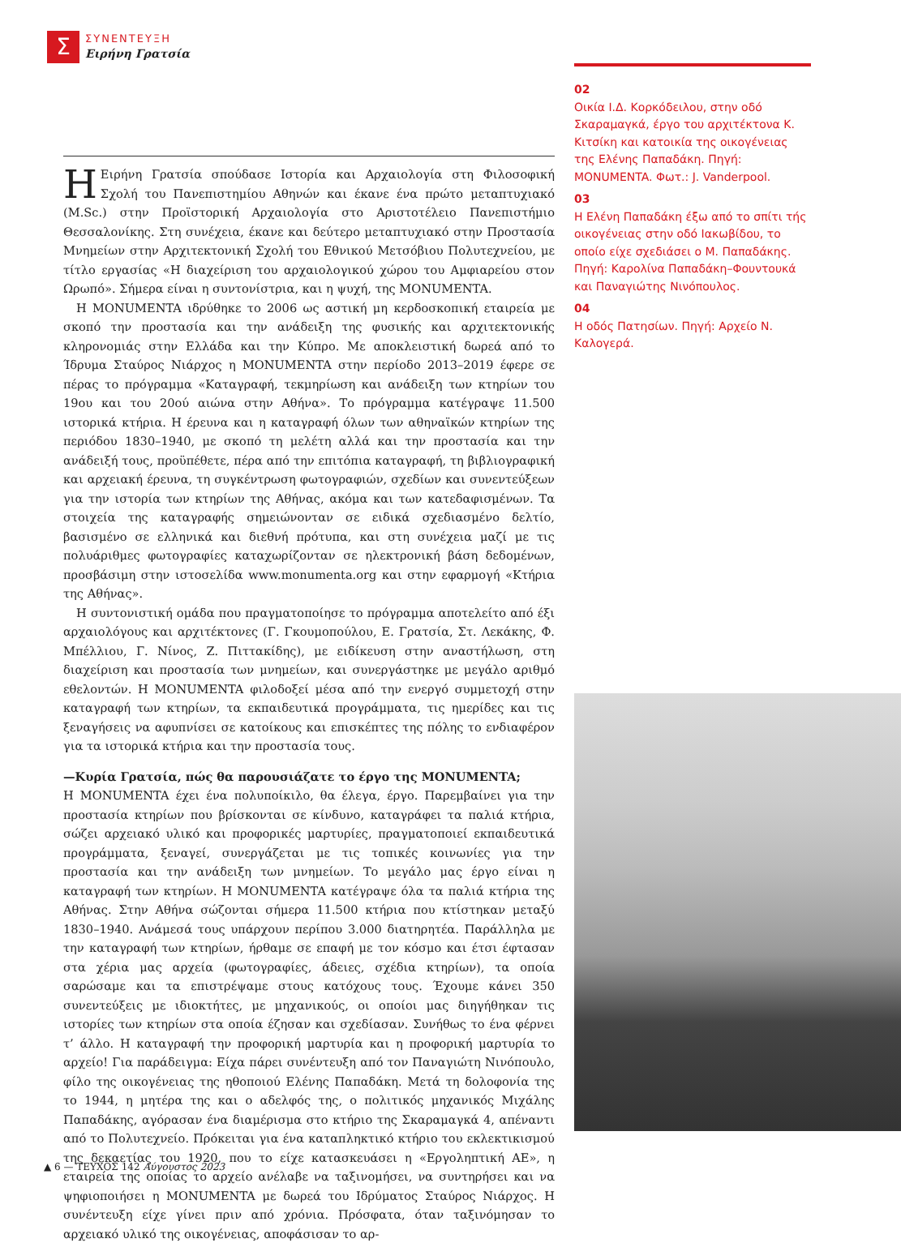Σ
ΣΥΝΕΝΤΕΥΞΗ
Ειρήνη Γρατσία
02
Οικία Ι.Δ. Κορκόδειλου, στην οδό Σκαραμαγκά, έργο του αρχιτέκτονα Κ. Κιτσίκη και κατοικία της οικογένειας της Ελένης Παπαδάκη. Πηγή: MONUMENTA. Φωτ.: J. Vanderpool.
03
Η Ελένη Παπαδάκη έξω από το σπίτι τής οικογένειας στην οδό Ιακωβίδου, το οποίο είχε σχεδιάσει ο Μ. Παπαδάκης. Πηγή: Καρολίνα Παπαδάκη–Φουντουκά και Παναγιώτης Νινόπουλος.
04
Η οδός Πατησίων. Πηγή: Αρχείο Ν. Καλογερά.
ΗΕιρήνη Γρατσία σπούδασε Ιστορία και Αρχαιολογία στη Φιλοσοφική Σχολή του Πανεπιστημίου Αθηνών και έκανε ένα πρώτο μεταπτυχιακό (M.Sc.) στην Προϊστορική Αρχαιολογία στο Αριστοτέλειο Πανεπιστήμιο Θεσσαλονίκης. Στη συνέχεια, έκανε και δεύτερο μεταπτυχιακό στην Προστασία Μνημείων στην Αρχιτεκτονική Σχολή του Εθνικού Μετσόβιου Πολυτεχνείου, με τίτλο εργασίας «Η διαχείριση του αρχαιολογικού χώρου του Αμφιαρείου στον Ωρωπό». Σήμερα είναι η συντονίστρια, και η ψυχή, της MONUMENTA.
Η MONUMENTA ιδρύθηκε το 2006 ως αστική μη κερδοσκοπική εταιρεία με σκοπό την προστασία και την ανάδειξη της φυσικής και αρχιτεκτονικής κληρονομιάς στην Ελλάδα και την Κύπρο. Με αποκλειστική δωρεά από το Ίδρυμα Σταύρος Νιάρχος η MONUMENTA στην περίοδο 2013–2019 έφερε σε πέρας το πρόγραμμα «Καταγραφή, τεκμηρίωση και ανάδειξη των κτηρίων του 19ου και του 20ού αιώνα στην Αθήνα». Το πρόγραμμα κατέγραψε 11.500 ιστορικά κτήρια. Η έρευνα και η καταγραφή όλων των αθηναϊκών κτηρίων της περιόδου 1830–1940, με σκοπό τη μελέτη αλλά και την προστασία και την ανάδειξή τους, προϋπέθετε, πέρα από την επιτόπια καταγραφή, τη βιβλιογραφική και αρχειακή έρευνα, τη συγκέντρωση φωτογραφιών, σχεδίων και συνεντεύξεων για την ιστορία των κτηρίων της Αθήνας, ακόμα και των κατεδαφισμένων. Τα στοιχεία της καταγραφής σημειώνονταν σε ειδικά σχεδιασμένο δελτίο, βασισμένο σε ελληνικά και διεθνή πρότυπα, και στη συνέχεια μαζί με τις πολυάριθμες φωτογραφίες καταχωρίζονταν σε ηλεκτρονική βάση δεδομένων, προσβάσιμη στην ιστοσελίδα www.monumenta.org και στην εφαρμογή «Κτήρια της Αθήνας».
Η συντονιστική ομάδα που πραγματοποίησε το πρόγραμμα αποτελείτο από έξι αρχαιολόγους και αρχιτέκτονες (Γ. Γκουμοπούλου, Ε. Γρατσία, Στ. Λεκάκης, Φ. Μπέλλιου, Γ. Νίνος, Ζ. Πιττακίδης), με ειδίκευση στην αναστήλωση, στη διαχείριση και προστασία των μνημείων, και συνεργάστηκε με μεγάλο αριθμό εθελοντών. Η MONUMENTA φιλοδοξεί μέσα από την ενεργό συμμετοχή στην καταγραφή των κτηρίων, τα εκπαιδευτικά προγράμματα, τις ημερίδες και τις ξεναγήσεις να αφυπνίσει σε κατοίκους και επισκέπτες της πόλης το ενδιαφέρον για τα ιστορικά κτήρια και την προστασία τους.
—Κυρία Γρατσία, πώς θα παρουσιάζατε το έργο της MONUMENTA;
Η MONUMENTA έχει ένα πολυποίκιλο, θα έλεγα, έργο. Παρεμβαίνει για την προστασία κτηρίων που βρίσκονται σε κίνδυνο, καταγράφει τα παλιά κτήρια, σώζει αρχειακό υλικό και προφορικές μαρτυρίες, πραγματοποιεί εκπαιδευτικά προγράμματα, ξεναγεί, συνεργάζεται με τις τοπικές κοινωνίες για την προστασία και την ανάδειξη των μνημείων. Το μεγάλο μας έργο είναι η καταγραφή των κτηρίων. Η MONUMENTA κατέγραψε όλα τα παλιά κτήρια της Αθήνας. Στην Αθήνα σώζονται σήμερα 11.500 κτήρια που κτίστηκαν μεταξύ 1830–1940. Ανάμεσά τους υπάρχουν περίπου 3.000 διατηρητέα. Παράλληλα με την καταγραφή των κτηρίων, ήρθαμε σε επαφή με τον κόσμο και έτσι έφτασαν στα χέρια μας αρχεία (φωτογραφίες, άδειες, σχέδια κτηρίων), τα οποία σαρώσαμε και τα επιστρέψαμε στους κατόχους τους. Έχουμε κάνει 350 συνεντεύξεις με ιδιοκτήτες, με μηχανικούς, οι οποίοι μας διηγήθηκαν τις ιστορίες των κτηρίων στα οποία έζησαν και σχεδίασαν. Συνήθως το ένα φέρνει τ’ άλλο. Η καταγραφή την προφορική μαρτυρία και η προφορική μαρτυρία το αρχείο! Για παράδειγμα: Είχα πάρει συνέντευξη από τον Παναγιώτη Νινόπουλο, φίλο της οικογένειας της ηθοποιού Ελένης Παπαδάκη. Μετά τη δολοφονία της το 1944, η μητέρα της και ο αδελφός της, ο πολιτικός μηχανικός Μιχάλης Παπαδάκης, αγόρασαν ένα διαμέρισμα στο κτήριο της Σκαραμαγκά 4, απέναντι από το Πολυτεχνείο. Πρόκειται για ένα καταπληκτικό κτήριο του εκλεκτικισμού της δεκαετίας του 1920, που το είχε κατασκευάσει η «Εργοληπτική ΑΕ», η εταιρεία της οποίας το αρχείο ανέλαβε να ταξινομήσει, να συντηρήσει και να ψηφιοποιήσει η MONUMENTA με δωρεά του Ιδρύματος Σταύρος Νιάρχος. Η συνέντευξη είχε γίνει πριν από χρόνια. Πρόσφατα, όταν ταξινόμησαν το αρχειακό υλικό της οικογένειας, αποφάσισαν το αρ-
▲ 6 — ΤΕΥΧΟΣ 142 Αύγουστος 2023